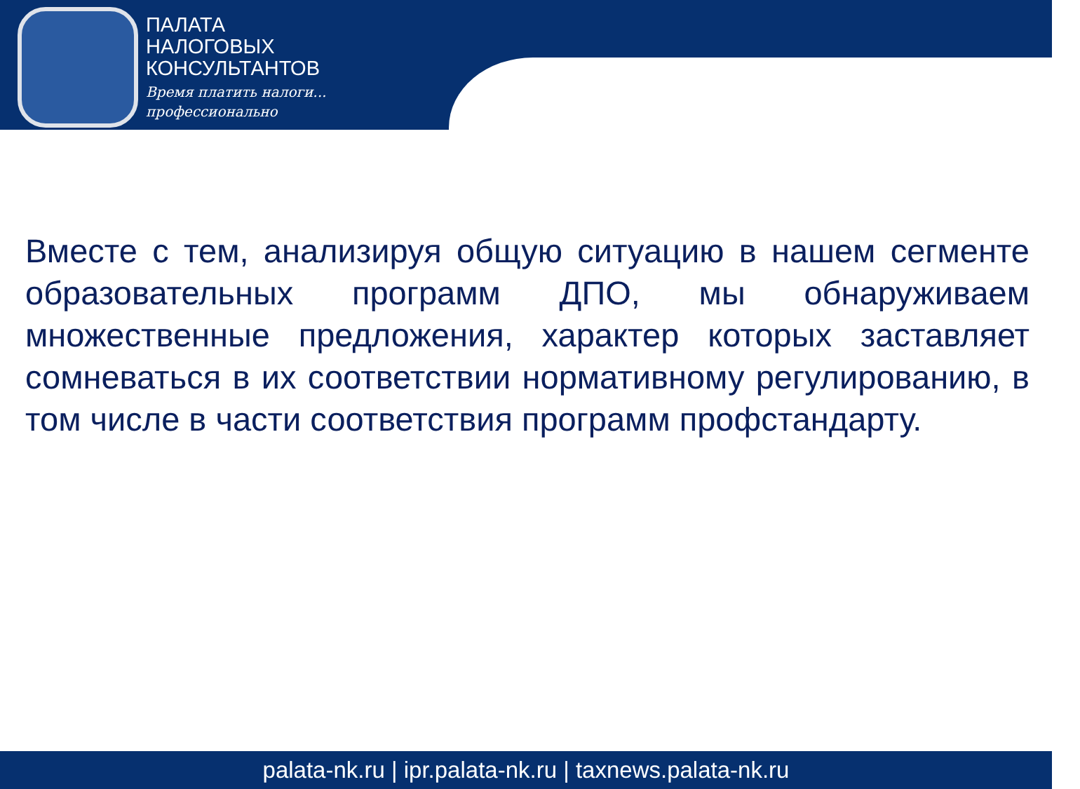ПАЛАТА
НАЛОГОВЫХ
КОНСУЛЬТАНТОВ
Время платить налоги...
профессионально
Вместе с тем, анализируя общую ситуацию в нашем сегменте образовательных программ ДПО, мы обнаруживаем множественные предложения, характер которых заставляет сомневаться в их соответствии нормативному регулированию, в том числе в части соответствия программ профстандарту.
palata-nk.ru | ipr.palata-nk.ru | taxnews.palata-nk.ru